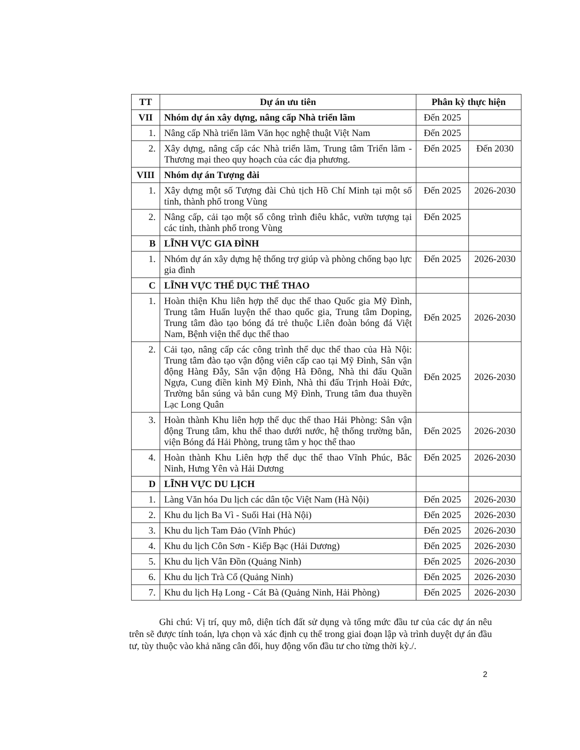| TT | Dự án ưu tiên | Phân kỳ thực hiện | |
| --- | --- | --- | --- |
| VII | Nhóm dự án xây dựng, nâng cấp Nhà triển lãm | Đến 2025 | |
| 1. | Nâng cấp Nhà triển lãm Văn học nghệ thuật Việt Nam | Đến 2025 | |
| 2. | Xây dựng, nâng cấp các Nhà triển lãm, Trung tâm Triển lãm - Thương mại theo quy hoạch của các địa phương. | Đến 2025 | Đến 2030 |
| VIII | Nhóm dự án Tượng đài | | |
| 1. | Xây dựng một số Tượng đài Chủ tịch Hồ Chí Minh tại một số tỉnh, thành phố trong Vùng | Đến 2025 | 2026-2030 |
| 2. | Nâng cấp, cải tạo một số công trình điêu khắc, vườn tượng tại các tỉnh, thành phố trong Vùng | Đến 2025 | |
| B | LĨNH VỰC GIA ĐÌNH | | |
| 1. | Nhóm dự án xây dựng hệ thống trợ giúp và phòng chống bạo lực gia đình | Đến 2025 | 2026-2030 |
| C | LĨNH VỰC THỂ DỤC THỂ THAO | | |
| 1. | Hoàn thiện Khu liên hợp thể dục thể thao Quốc gia Mỹ Đình, Trung tâm Huấn luyện thể thao quốc gia, Trung tâm Doping, Trung tâm đào tạo bóng đá trẻ thuộc Liên đoàn bóng đá Việt Nam, Bệnh viện thể dục thể thao | Đến 2025 | 2026-2030 |
| 2. | Cải tạo, nâng cấp các công trình thể dục thể thao của Hà Nội: Trung tâm đào tạo vận động viên cấp cao tại Mỹ Đình, Sân vận động Hàng Đẫy, Sân vận động Hà Đông, Nhà thi đấu Quần Ngựa, Cung điền kinh Mỹ Đình, Nhà thi đấu Trịnh Hoài Đức, Trường bắn súng và bắn cung Mỹ Đình, Trung tâm đua thuyền Lạc Long Quân | Đến 2025 | 2026-2030 |
| 3. | Hoàn thành Khu liên hợp thể dục thể thao Hải Phòng: Sân vận động Trung tâm, khu thể thao dưới nước, hệ thống trường bắn, viện Bóng đá Hải Phòng, trung tâm y học thể thao | Đến 2025 | 2026-2030 |
| 4. | Hoàn thành Khu Liên hợp thể dục thể thao Vĩnh Phúc, Bắc Ninh, Hưng Yên và Hải Dương | Đến 2025 | 2026-2030 |
| D | LĨNH VỰC DU LỊCH | | |
| 1. | Làng Văn hóa Du lịch các dân tộc Việt Nam (Hà Nội) | Đến 2025 | 2026-2030 |
| 2. | Khu du lịch Ba Vì - Suối Hai (Hà Nội) | Đến 2025 | 2026-2030 |
| 3. | Khu du lịch Tam Đảo (Vĩnh Phúc) | Đến 2025 | 2026-2030 |
| 4. | Khu du lịch Côn Sơn - Kiếp Bạc (Hải Dương) | Đến 2025 | 2026-2030 |
| 5. | Khu du lịch Vân Đồn (Quảng Ninh) | Đến 2025 | 2026-2030 |
| 6. | Khu du lịch Trà Cổ (Quảng Ninh) | Đến 2025 | 2026-2030 |
| 7. | Khu du lịch Hạ Long - Cát Bà (Quảng Ninh, Hải Phòng) | Đến 2025 | 2026-2030 |
Ghi chú: Vị trí, quy mô, diện tích đất sử dụng và tổng mức đầu tư của các dự án nêu trên sẽ được tính toán, lựa chọn và xác định cụ thể trong giai đoạn lập và trình duyệt dự án đầu tư, tùy thuộc vào khả năng cân đối, huy động vốn đầu tư cho từng thời kỳ./.
2